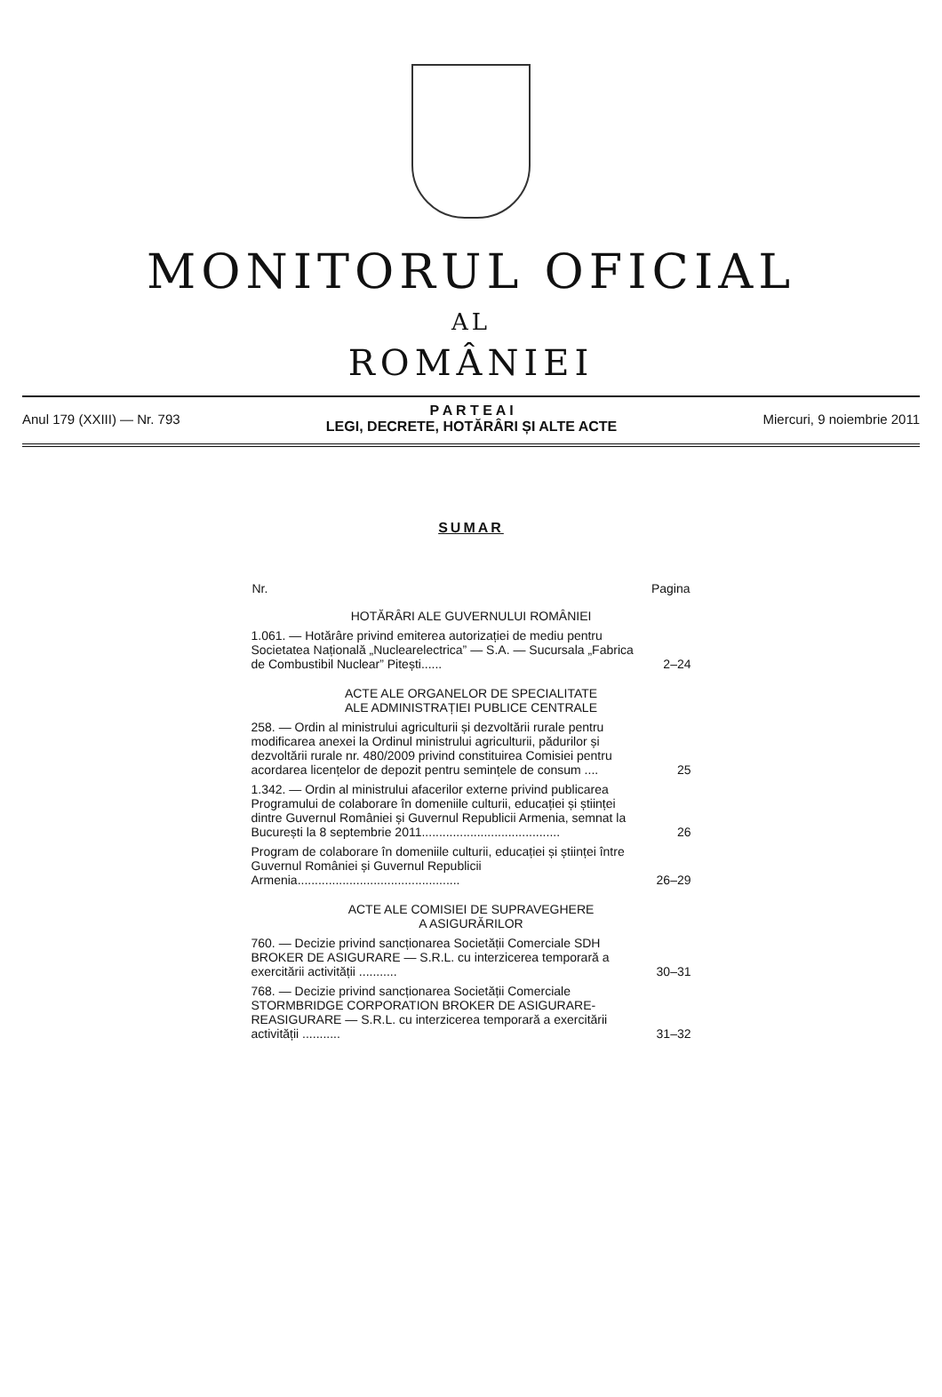MONITORUL OFICIAL
AL
ROMÂNIEI
Anul 179 (XXIII) — Nr. 793
P A R T E A I
LEGI, DECRETE, HOTĂRÂRI ȘI ALTE ACTE
Miercuri, 9 noiembrie 2011
SUMAR
| Nr. | Pagina |
| --- | --- |
| HOTĂRÂRI ALE GUVERNULUI ROMÂNIEI | |
| 1.061. — Hotărâre privind emiterea autorizației de mediu pentru Societatea Națională „Nuclearelectrica” — S.A. — Sucursala „Fabrica de Combustibil Nuclear” Pitești...... | 2–24 |
| ACTE ALE ORGANELOR DE SPECIALITATE ALE ADMINISTRAȚIEI PUBLICE CENTRALE | |
| 258. — Ordin al ministrului agriculturii și dezvoltării rurale pentru modificarea anexei la Ordinul ministrului agriculturii, pădurilor și dezvoltării rurale nr. 480/2009 privind constituirea Comisiei pentru acordarea licențelor de depozit pentru semințele de consum .... | 25 |
| 1.342. — Ordin al ministrului afacerilor externe privind publicarea Programului de colaborare în domeniile culturii, educației și științei dintre Guvernul României și Guvernul Republicii Armenia, semnat la București la 8 septembrie 2011........................................ | 26 |
| Program de colaborare în domeniile culturii, educației și științei între Guvernul României și Guvernul Republicii Armenia............................................... | 26–29 |
| ACTE ALE COMISIEI DE SUPRAVEGHERE A ASIGURĂRILOR | |
| 760. — Decizie privind sancționarea Societății Comerciale SDH BROKER DE ASIGURARE — S.R.L. cu interzicerea temporară a exercitării activității ........... | 30–31 |
| 768. — Decizie privind sancționarea Societății Comerciale STORMBRIDGE CORPORATION BROKER DE ASIGURARE-REASIGURARE — S.R.L. cu interzicerea temporară a exercitării activității ........... | 31–32 |